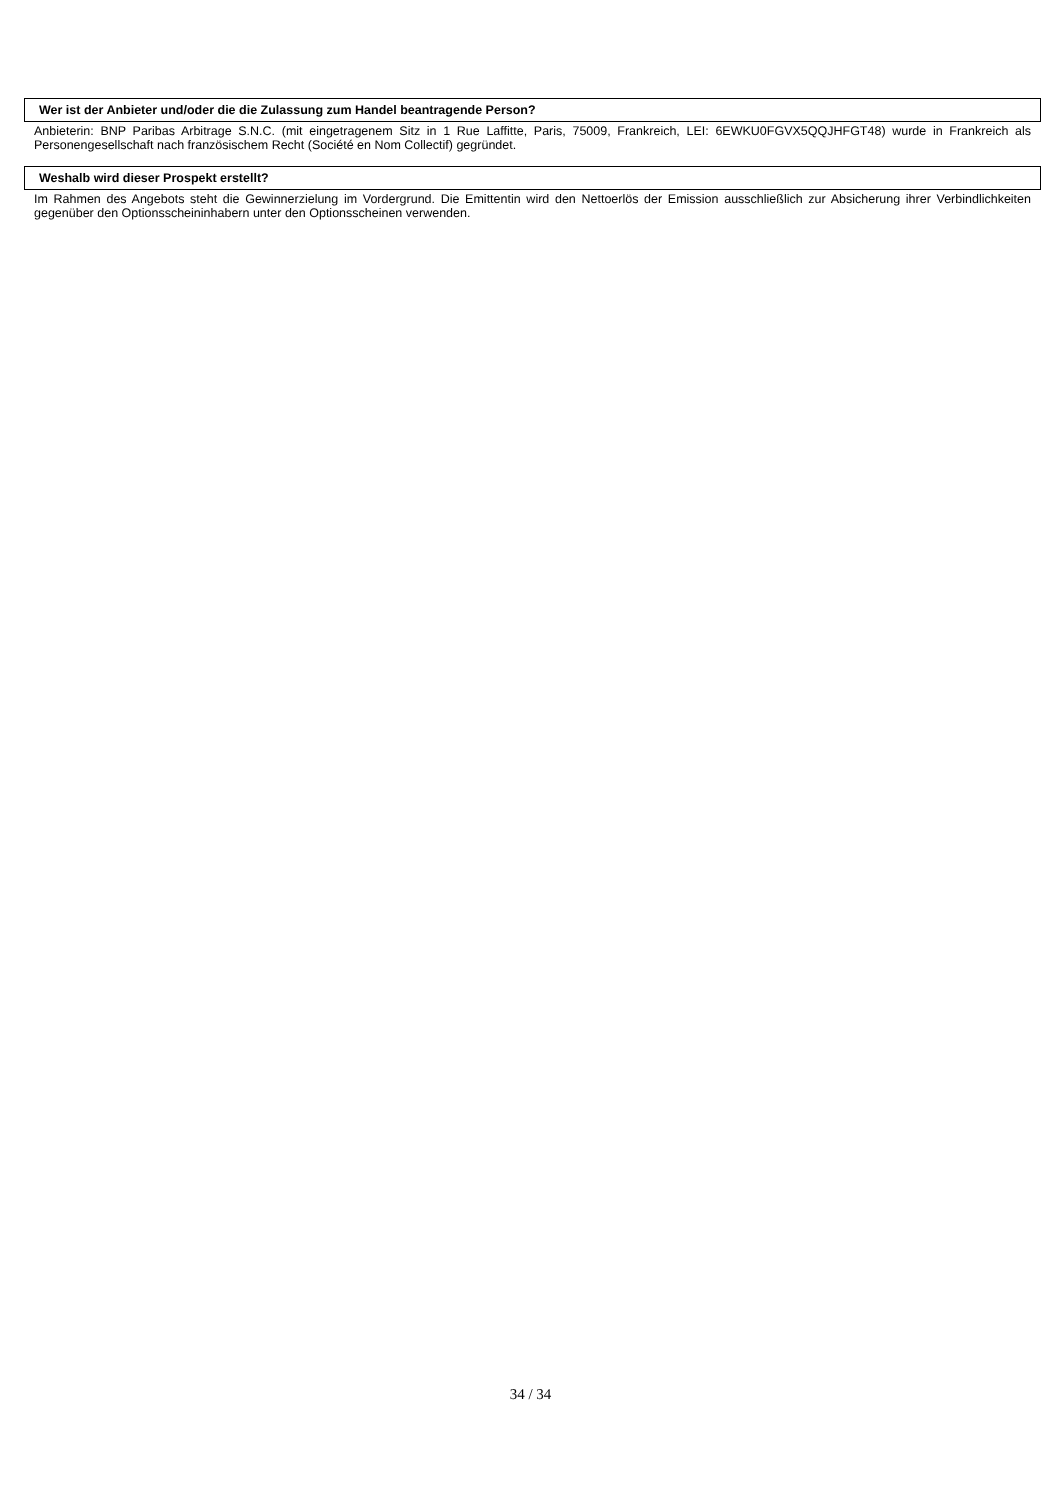Wer ist der Anbieter und/oder die die Zulassung zum Handel beantragende Person?
Anbieterin: BNP Paribas Arbitrage S.N.C. (mit eingetragenem Sitz in 1 Rue Laffitte, Paris, 75009, Frankreich, LEI: 6EWKU0FGVX5QQJHFGT48) wurde in Frankreich als Personengesellschaft nach französischem Recht (Société en Nom Collectif) gegründet.
Weshalb wird dieser Prospekt erstellt?
Im Rahmen des Angebots steht die Gewinnerzielung im Vordergrund. Die Emittentin wird den Nettoerlös der Emission ausschließlich zur Absicherung ihrer Verbindlichkeiten gegenüber den Optionsscheininhabern unter den Optionsscheinen verwenden.
34 / 34